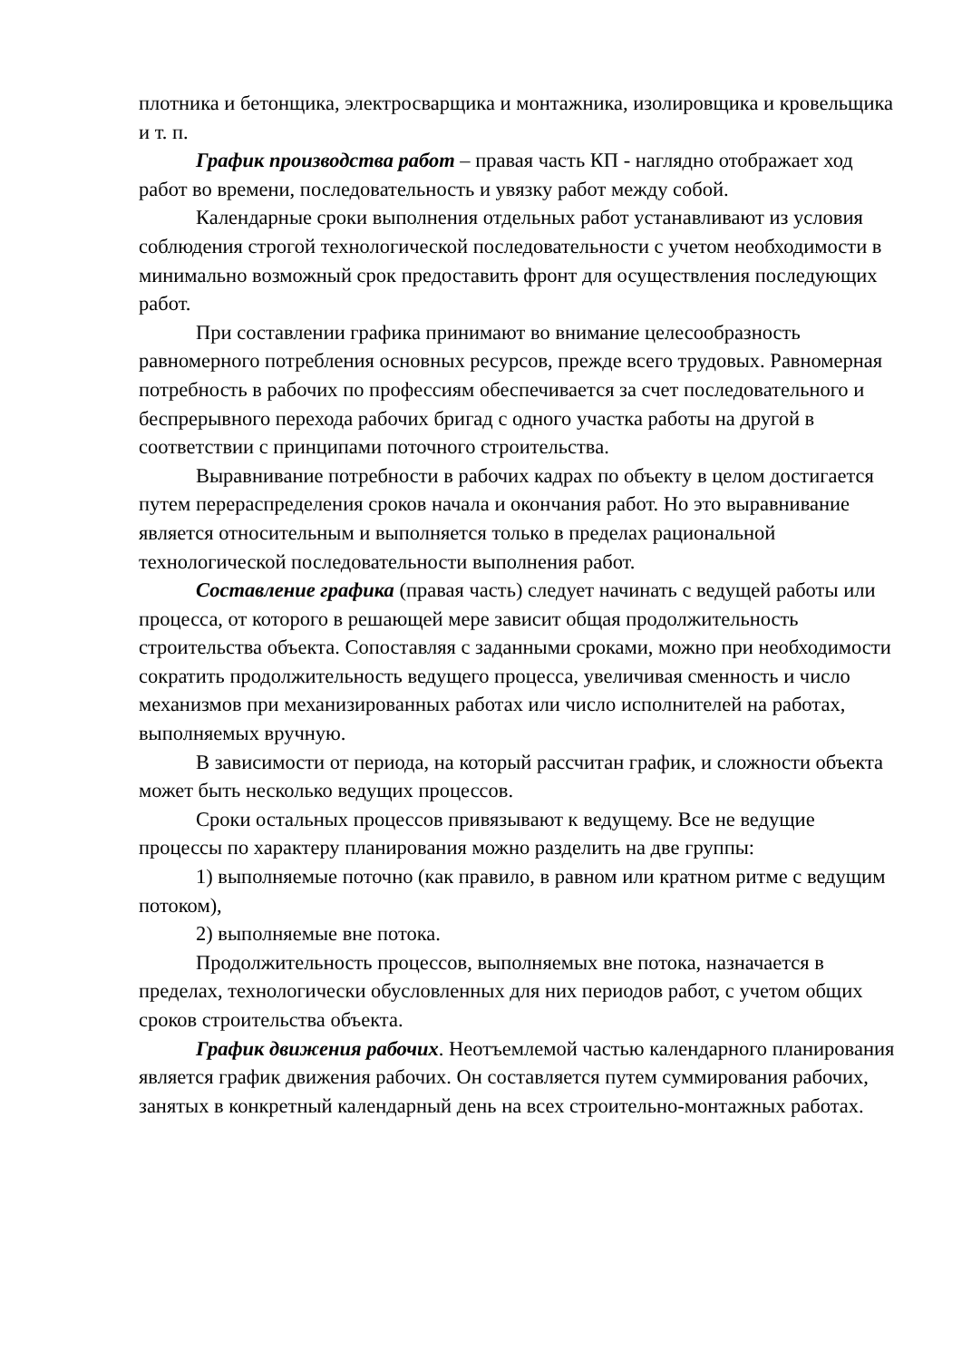плотника и бетонщика, электросварщика и монтажника, изолировщика и кровельщика и т. п.
График производства работ – правая часть КП - наглядно отображает ход работ во времени, последовательность и увязку работ между собой.
Календарные сроки выполнения отдельных работ устанавливают из условия соблюдения строгой технологической последовательности с учетом необходимости в минимально возможный срок предоставить фронт для осуществления последующих работ.
При составлении графика принимают во внимание целесообразность равномерного потребления основных ресурсов, прежде всего трудовых. Равномерная потребность в рабочих по профессиям обеспечивается за счет последовательного и беспрерывного перехода рабочих бригад с одного участка работы на другой в соответствии с принципами поточного строительства.
Выравнивание потребности в рабочих кадрах по объекту в целом достигается путем перераспределения сроков начала и окончания работ. Но это выравнивание является относительным и выполняется только в пределах рациональной технологической последовательности выполнения работ.
Составление графика (правая часть) следует начинать с ведущей работы или процесса, от которого в решающей мере зависит общая продолжительность строительства объекта. Сопоставляя с заданными сроками, можно при необходимости сократить продолжительность ведущего процесса, увеличивая сменность и число механизмов при механизированных работах или число исполнителей на работах, выполняемых вручную.
В зависимости от периода, на который рассчитан график, и сложности объекта может быть несколько ведущих процессов.
Сроки остальных процессов привязывают к ведущему. Все не ведущие процессы по характеру планирования можно разделить на две группы:
1) выполняемые поточно (как правило, в равном или кратном ритме с ведущим потоком),
2) выполняемые вне потока.
Продолжительность процессов, выполняемых вне потока, назначается в пределах, технологически обусловленных для них периодов работ, с учетом общих сроков строительства объекта.
График движения рабочих. Неотъемлемой частью календарного планирования является график движения рабочих. Он составляется путем суммирования рабочих, занятых в конкретный календарный день на всех строительно-монтажных работах.